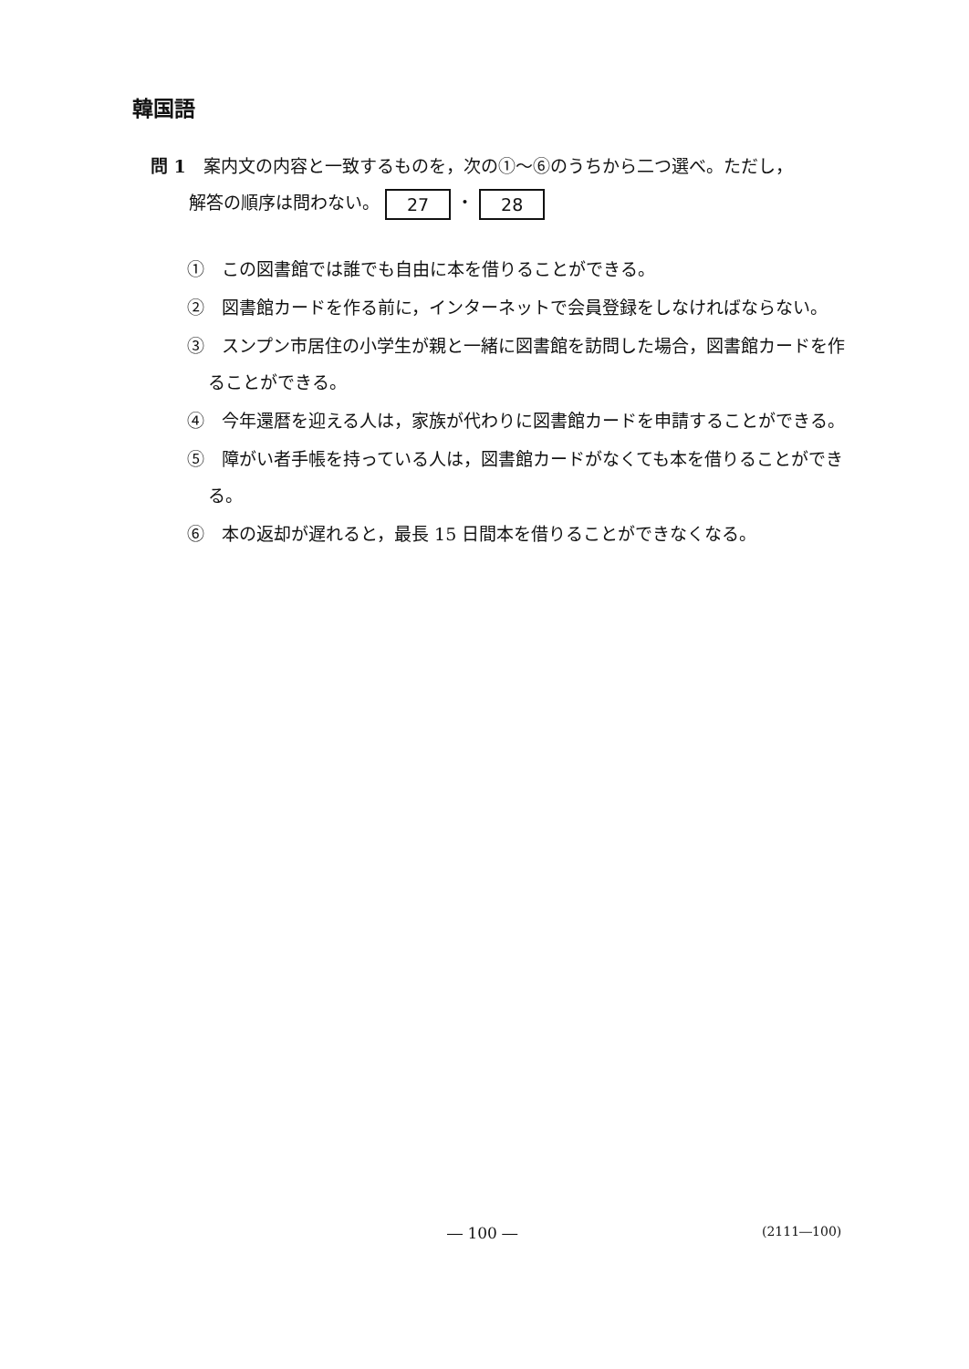韓国語
問 1　案内文の内容と一致するものを，次の①～⑥のうちから二つ選べ。ただし，
解答の順序は問わない。 27 ・ 28
①　この図書館では誰でも自由に本を借りることができる。
②　図書館カードを作る前に，インターネットで会員登録をしなければならない。
③　スンプン市居住の小学生が親と一緒に図書館を訪問した場合，図書館カードを作ることができる。
④　今年還暦を迎える人は，家族が代わりに図書館カードを申請することができる。
⑤　障がい者手帳を持っている人は，図書館カードがなくても本を借りることができる。
⑥　本の返却が遅れると，最長 15 日間本を借りることができなくなる。
― 100 ― (2111―100)